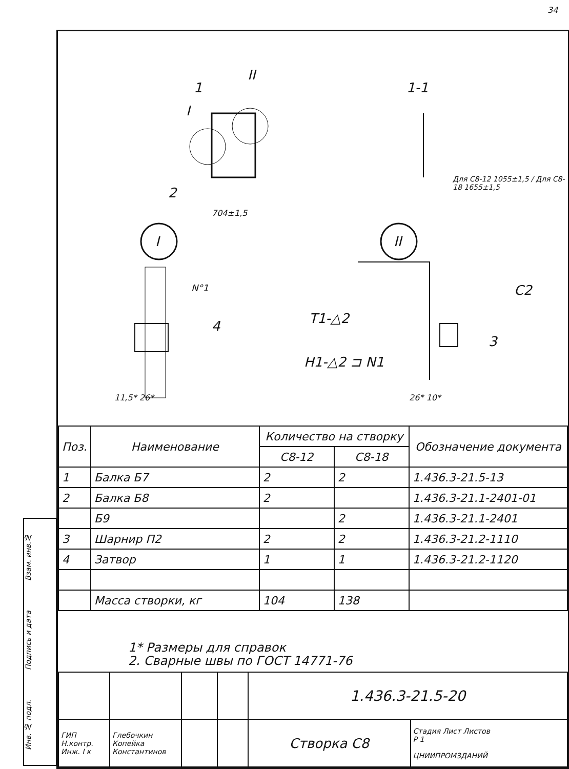34
Инв. № подл. Подпись и дата Взам. инв.№
I
II
1
2
704±1,5
1-1
Для С8-12 1055±1,5 / Для С8-18 1655±1,5
I II
N°1
4
С2
Т1-△2
3
Н1-△2 ⊐ N1
11,5* 26* 26* 10*
| Поз. | Наименование | Количество на створку | | Обозначение документа |
| --- | --- | --- | --- | --- |
| | | С8-12 | С8-18 | |
| 1 | Балка Б7 | 2 | 2 | 1.436.3-21.5-13 |
| 2 | Балка Б8 | 2 | | 1.436.3-21.1-2401-01 |
| | Б9 | | 2 | 1.436.3-21.1-2401 |
| 3 | Шарнир П2 | 2 | 2 | 1.436.3-21.2-1110 |
| 4 | Затвор | 1 | 1 | 1.436.3-21.2-1120 |
| | Масса створки, кг | 104 | 138 | |
1* Размеры для справок
2. Сварные швы по ГОСТ 14771-76
| | | | | 1.436.3-21.5-20 | |
| ГИП Н.контр. Инж. I к | Глебочкин Копейка Константинов | | | Створка С8 | Стадия Лист Листов Р 1 ЦНИИПРОМЗДАНИЙ |